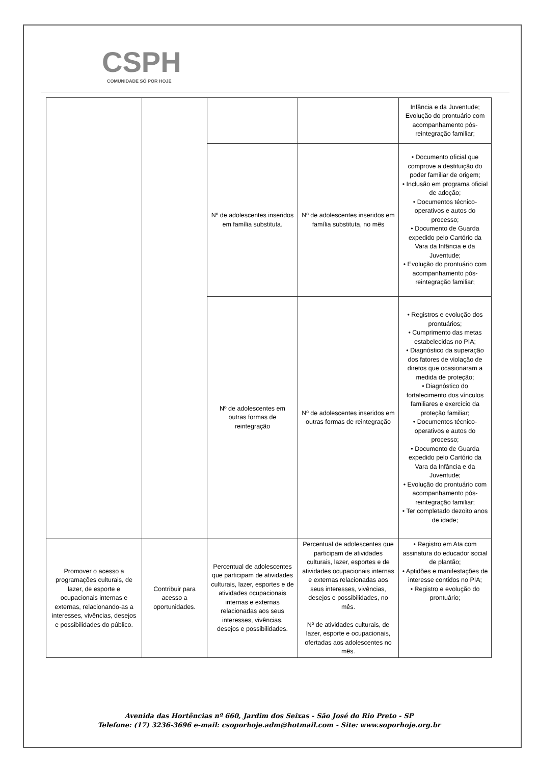CSPH
COMUNIDADE SÓ POR HOJE
| | | | | Infância e da Juventude; Evolução do prontuário com acompanhamento pós-reintegração familiar; |
| | | Nº de adolescentes inseridos em família substituta. | Nº de adolescentes inseridos em família substituta, no mês | • Documento oficial que comprove a destituição do poder familiar de origem; • Inclusão em programa oficial de adoção; • Documentos técnico-operativos e autos do processo; • Documento de Guarda expedido pelo Cartório da Vara da Infância e da Juventude; • Evolução do prontuário com acompanhamento pós-reintegração familiar; |
| | | Nº de adolescentes em outras formas de reintegração | Nº de adolescentes inseridos em outras formas de reintegração | • Registros e evolução dos prontuários; • Cumprimento das metas estabelecidas no PIA; • Diagnóstico da superação dos fatores de violação de diretos que ocasionaram a medida de proteção; • Diagnóstico do fortalecimento dos vínculos familiares e exercício da proteção familiar; • Documentos técnico-operativos e autos do processo; • Documento de Guarda expedido pelo Cartório da Vara da Infância e da Juventude; • Evolução do prontuário com acompanhamento pós-reintegração familiar; • Ter completado dezoito anos de idade; |
| Promover o acesso a programações culturais, de lazer, de esporte e ocupacionais internas e externas, relacionando-as a interesses, vivências, desejos e possibilidades do público. | Contribuir para acesso a oportunidades. | Percentual de adolescentes que participam de atividades culturais, lazer, esportes e de atividades ocupacionais internas e externas relacionadas aos seus interesses, vivências, desejos e possibilidades. | Percentual de adolescentes que participam de atividades culturais, lazer, esportes e de atividades ocupacionais internas e externas relacionadas aos seus interesses, vivências, desejos e possibilidades, no mês. Nº de atividades culturais, de lazer, esporte e ocupacionais, ofertadas aos adolescentes no mês. | • Registro em Ata com assinatura do educador social de plantão; • Aptidões e manifestações de interesse contidos no PIA; • Registro e evolução do prontuário; |
Avenida das Hortências nº 660, Jardim dos Seixas - São José do Rio Preto - SP
Telefone: (17) 3236-3696 e-mail: csoporhoje.adm@hotmail.com - Site: www.soporhoje.org.br